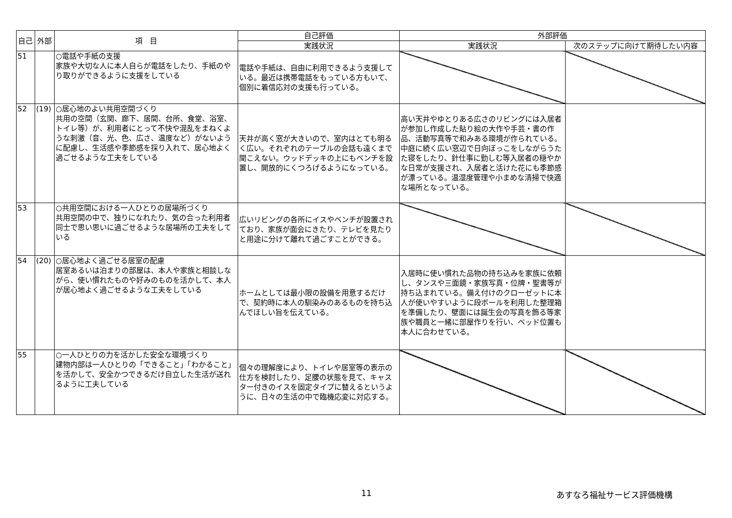| 自己 | 外部 | 項 目 | 自己評価 | 外部評価 | |
| --- | --- | --- | --- | --- | --- |
| | | | 実践状況 | 実践状況 | 次のステップに向けて期待したい内容 |
| 51 | | ○電話や手紙の支援 家族や大切な人に本人自らが電話をしたり、手紙のやり取りができるように支援をしている | 電話や手紙は、自由に利用できるよう支援している。最近は携帯電話をもっている方もいて、個別に着信応対の支援も行っている。 | | |
| 52 | (19) | ○居心地のよい共用空間づくり 共用の空間（玄関、廊下、居間、台所、食堂、浴室、トイレ等）が、利用者にとって不快や混乱をまねくような刺激（音、光、色、広さ、温度など）がないように配慮し、生活感や季節感を採り入れて、居心地よく過ごせるような工夫をしている | 天井が高く窓が大きいので、室内はとても明るく広い。それぞれのテーブルの会話も遠くまで聞こえない。ウッドデッキの上にもベンチを設置し、開放的にくつろげるようになっている。 | 高い天井やゆとりある広さのリビングには入居者が参加し作成した貼り絵の大作や手芸・書の作品、活動写真等で和みある環境が作られている。中庭に続く広い窓辺で日向ぼっこをしながらうたた寝をしたり、針仕事に勤しむ等入居者の穏やかな日常が支援され、入居者と活けた花にも季節感が漂っている。温湿度管理や小まめな清掃で快適な場所となっている。 | |
| 53 | | ○共用空間における一人ひとりの居場所づくり 共用空間の中で、独りになれたり、気の合った利用者同士で思い思いに過ごせるような居場所の工夫をしている | 広いリビングの各所にイスやベンチが設置されており、家族が面会にきたり、テレビを見たりと用途に分けて離れて過ごすことができる。 | | |
| 54 | (20) | ○居心地よく過ごせる居室の配慮 居室あるいは泊まりの部屋は、本人や家族と相談しながら、使い慣れたものや好みのものを活かして、本人が居心地よく過ごせるような工夫をしている | ホームとしては最小限の設備を用意するだけで、契約時に本人の馴染みのあるものを持ち込んでほしい旨を伝えている。 | 入居時に使い慣れた品物の持ち込みを家族に依頼し、タンスや三面鏡・家族写真・位牌・聖書等が持ち込まれている。備え付けのクローゼットに本人が使いやすいように段ボールを利用した整理箱を準備したり、壁面には誕生会の写真を飾る等家族や職員と一緒に部屋作りを行い、ベッド位置も本人に合わせている。 | |
| 55 | | ○一人ひとりの力を活かした安全な環境づくり 建物内部は一人ひとりの「できること」「わかること」を活かして、安全かつできるだけ自立した生活が送れるように工夫している | 個々の理解度により、トイレや居室等の表示の仕方を検討したり、足腰の状態を見て、キャスター付きのイスを固定タイプに替えるというように、日々の生活の中で臨機応変に対応する。 | | |
11 あすなろ福祉サービス評価機構